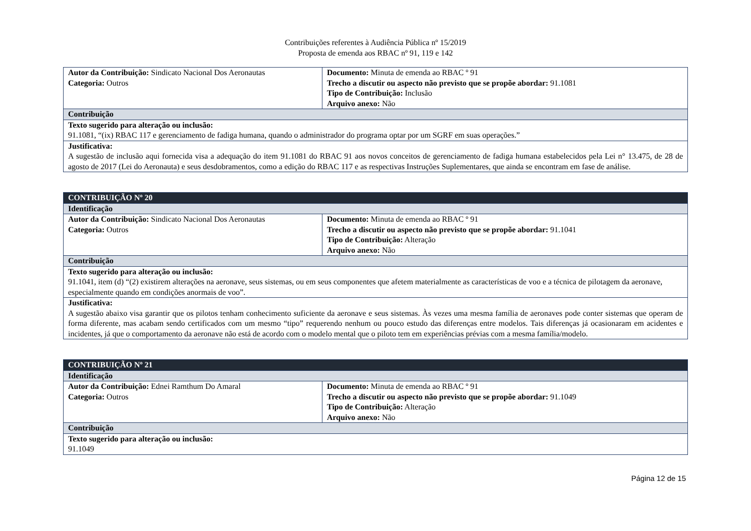Contribuições referentes à Audiência Pública nº 15/2019
Proposta de emenda aos RBAC nº 91, 119 e 142
| Autor da Contribuição: Sindicato Nacional Dos Aeronautas Categoria: Outros | Documento: Minuta de emenda ao RBAC º 91 Trecho a discutir ou aspecto não previsto que se propõe abordar: 91.1081 Tipo de Contribuição: Inclusão Arquivo anexo: Não |
| Contribuição | |
| Texto sugerido para alteração ou inclusão: 91.1081, “(ix) RBAC 117 e gerenciamento de fadiga humana, quando o administrador do programa optar por um SGRF em suas operações.” | |
| Justificativa: A sugestão de inclusão aqui fornecida visa a adequação do item 91.1081 do RBAC 91 aos novos conceitos de gerenciamento de fadiga humana estabelecidos pela Lei n° 13.475, de 28 de agosto de 2017 (Lei do Aeronauta) e seus desdobramentos, como a edição do RBAC 117 e as respectivas Instruções Suplementares, que ainda se encontram em fase de análise. | |
| CONTRIBUIÇÃO Nº 20 | |
| Identificação | |
| Autor da Contribuição: Sindicato Nacional Dos Aeronautas Categoria: Outros | Documento: Minuta de emenda ao RBAC º 91 Trecho a discutir ou aspecto não previsto que se propõe abordar: 91.1041 Tipo de Contribuição: Alteração Arquivo anexo: Não |
| Contribuição | |
| Texto sugerido para alteração ou inclusão: 91.1041, item (d) “(2) existirem alterações na aeronave, seus sistemas, ou em seus componentes que afetem materialmente as características de voo e a técnica de pilotagem da aeronave, especialmente quando em condições anormais de voo”. | |
| Justificativa: A sugestão abaixo visa garantir que os pilotos tenham conhecimento suficiente da aeronave e seus sistemas. Às vezes uma mesma família de aeronaves pode conter sistemas que operam de forma diferente, mas acabam sendo certificados com um mesmo “tipo” requerendo nenhum ou pouco estudo das diferenças entre modelos. Tais diferenças já ocasionaram em acidentes e incidentes, já que o comportamento da aeronave não está de acordo com o modelo mental que o piloto tem em experiências prévias com a mesma família/modelo. | |
| CONTRIBUIÇÃO Nº 21 | |
| Identificação | |
| Autor da Contribuição: Ednei Ramthum Do Amaral Categoria: Outros | Documento: Minuta de emenda ao RBAC º 91 Trecho a discutir ou aspecto não previsto que se propõe abordar: 91.1049 Tipo de Contribuição: Alteração Arquivo anexo: Não |
| Contribuição | |
| Texto sugerido para alteração ou inclusão: 91.1049 | |
Página 12 de 15